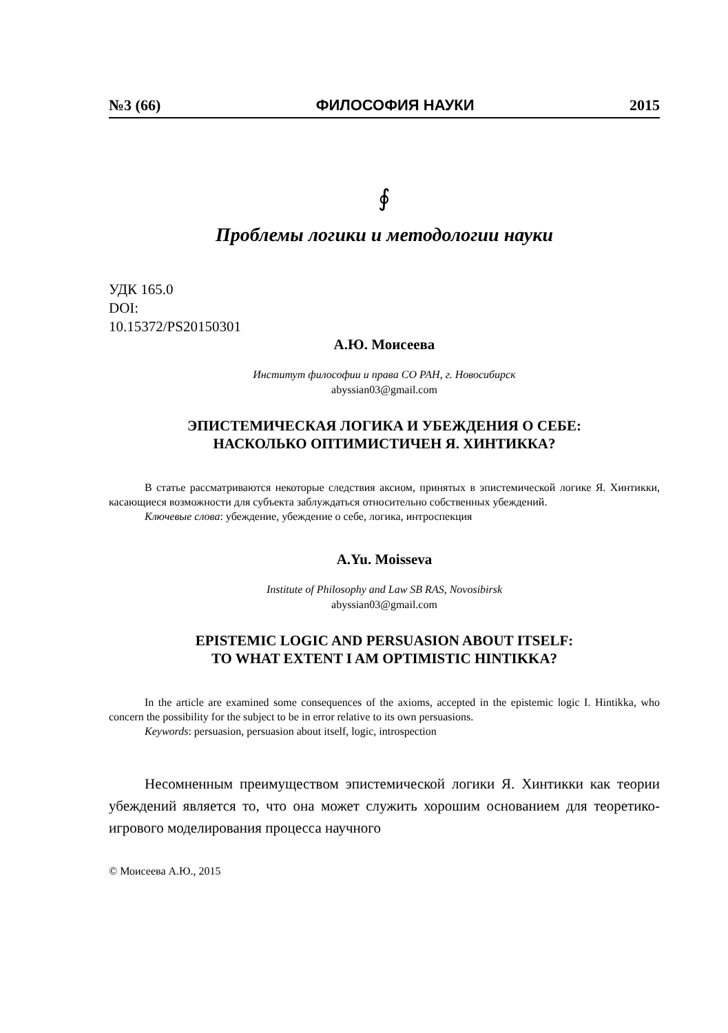№3 (66) ФИЛОСОФИЯ НАУКИ 2015
∮
Проблемы логики и методологии науки
УДК 165.0
DOI:
10.15372/PS20150301
А.Ю. Моисеева
Институт философии и права СО РАН, г. Новосибирск
abyssian03@gmail.com
ЭПИСТЕМИЧЕСКАЯ ЛОГИКА И УБЕЖДЕНИЯ О СЕБЕ:
НАСКОЛЬКО ОПТИМИСТИЧЕН Я. ХИНТИККА?
В статье рассматриваются некоторые следствия аксиом, принятых в эпистемической логике Я. Хинтикки, касающиеся возможности для субъекта заблуждаться относительно собственных убеждений.
Ключевые слова: убеждение, убеждение о себе, логика, интроспекция
A.Yu. Moisseva
Institute of Philosophy and Law SB RAS, Novosibirsk
abyssian03@gmail.com
EPISTEMIC LOGIC AND PERSUASION ABOUT ITSELF:
TO WHAT EXTENT I AM OPTIMISTIC HINTIKKA?
In the article are examined some consequences of the axioms, accepted in the epistemic logic I. Hintikka, who concern the possibility for the subject to be in error relative to its own persuasions.
Keywords: persuasion, persuasion about itself, logic, introspection
Несомненным преимуществом эпистемической логики Я. Хинтикки как теории убеждений является то, что она может служить хорошим основанием для теоретико-игрового моделирования процесса научного
© Моисеева А.Ю., 2015